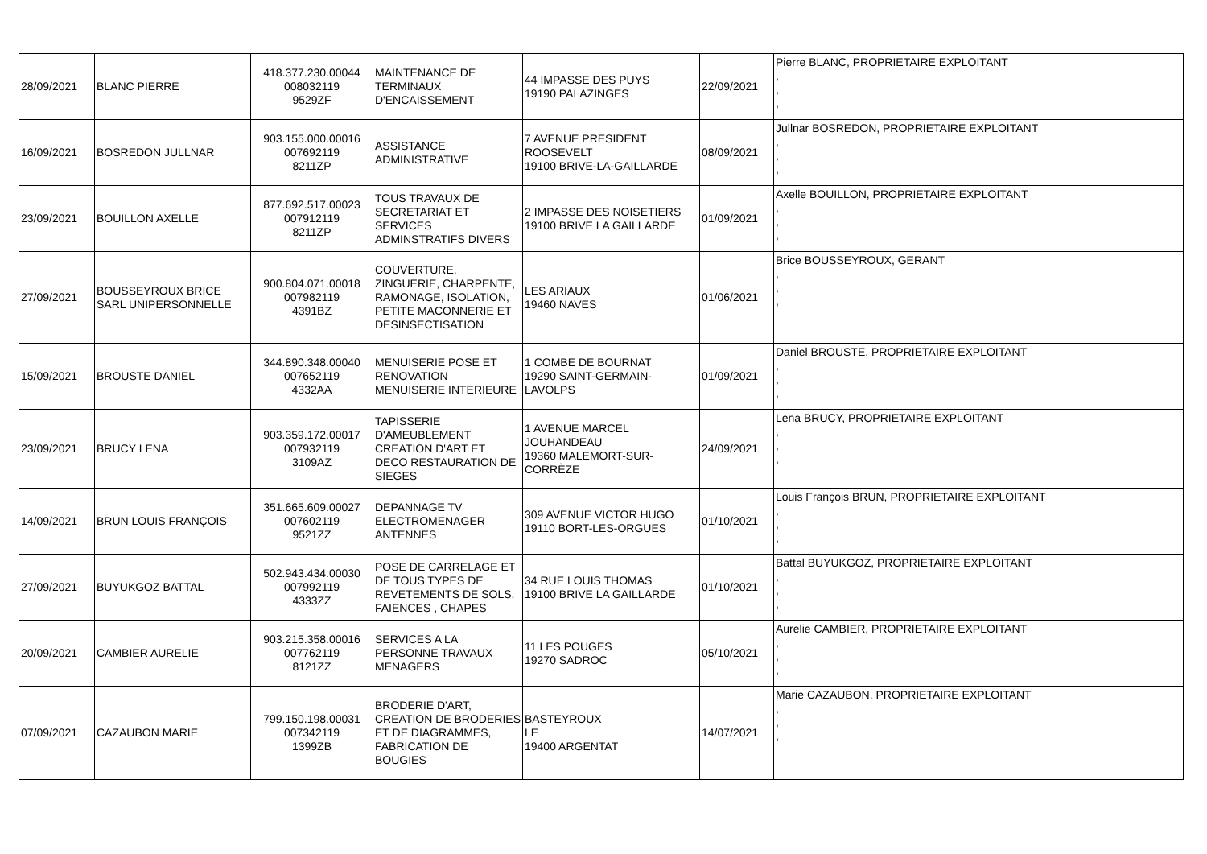| 28/09/2021 | BLANC PIERRE | 418.377.230.00044 008032119 9529ZF | MAINTENANCE DE TERMINAUX D'ENCAISSEMENT | 44 IMPASSE DES PUYS 19190 PALAZINGES | 22/09/2021 | Pierre BLANC, PROPRIETAIRE EXPLOITANT , , , |
| 16/09/2021 | BOSREDON JULLNAR | 903.155.000.00016 007692119 8211ZP | ASSISTANCE ADMINISTRATIVE | 7 AVENUE PRESIDENT ROOSEVELT 19100 BRIVE-LA-GAILLARDE | 08/09/2021 | Jullnar BOSREDON, PROPRIETAIRE EXPLOITANT , , , |
| 23/09/2021 | BOUILLON AXELLE | 877.692.517.00023 007912119 8211ZP | TOUS TRAVAUX DE SECRETARIAT ET SERVICES ADMINSTRATIFS DIVERS | 2 IMPASSE DES NOISETIERS 19100 BRIVE LA GAILLARDE | 01/09/2021 | Axelle BOUILLON, PROPRIETAIRE EXPLOITANT , , , |
| 27/09/2021 | BOUSSEYROUX BRICE SARL UNIPERSONNELLE | 900.804.071.00018 007982119 4391BZ | COUVERTURE, ZINGUERIE, CHARPENTE, RAMONAGE, ISOLATION, PETITE MACONNERIE ET DESINSECTISATION | LES ARIAUX 19460 NAVES | 01/06/2021 | Brice BOUSSEYROUX, GERANT , , , |
| 15/09/2021 | BROUSTE DANIEL | 344.890.348.00040 007652119 4332AA | MENUISERIE POSE ET RENOVATION MENUISERIE INTERIEURE | 1 COMBE DE BOURNAT 19290 SAINT-GERMAIN-LAVOLPS | 01/09/2021 | Daniel BROUSTE, PROPRIETAIRE EXPLOITANT , , , |
| 23/09/2021 | BRUCY LENA | 903.359.172.00017 007932119 3109AZ | TAPISSERIE D'AMEUBLEMENT CREATION D'ART ET DECO RESTAURATION DE SIEGES | 1 AVENUE MARCEL JOUHANDEAU 19360 MALEMORT-SUR-CORRÈZE | 24/09/2021 | Lena BRUCY, PROPRIETAIRE EXPLOITANT , , , |
| 14/09/2021 | BRUN LOUIS FRANÇOIS | 351.665.609.00027 007602119 9521ZZ | DEPANNAGE TV ELECTROMENAGER ANTENNES | 309 AVENUE VICTOR HUGO 19110 BORT-LES-ORGUES | 01/10/2021 | Louis François BRUN, PROPRIETAIRE EXPLOITANT , , , |
| 27/09/2021 | BUYUKGOZ BATTAL | 502.943.434.00030 007992119 4333ZZ | POSE DE CARRELAGE ET DE TOUS TYPES DE REVETEMENTS DE SOLS, FAIENCES , CHAPES | 34 RUE LOUIS THOMAS 19100 BRIVE LA GAILLARDE | 01/10/2021 | Battal BUYUKGOZ, PROPRIETAIRE EXPLOITANT , , , |
| 20/09/2021 | CAMBIER AURELIE | 903.215.358.00016 007762119 8121ZZ | SERVICES A LA PERSONNE TRAVAUX MENAGERS | 11 LES POUGES 19270 SADROC | 05/10/2021 | Aurelie CAMBIER, PROPRIETAIRE EXPLOITANT , , , |
| 07/09/2021 | CAZAUBON MARIE | 799.150.198.00031 007342119 1399ZB | BRODERIE D'ART, CREATION DE BRODERIES ET DE DIAGRAMMES, FABRICATION DE BOUGIES | BASTEYROUX LE 19400 ARGENTAT | 14/07/2021 | Marie CAZAUBON, PROPRIETAIRE EXPLOITANT , , , |